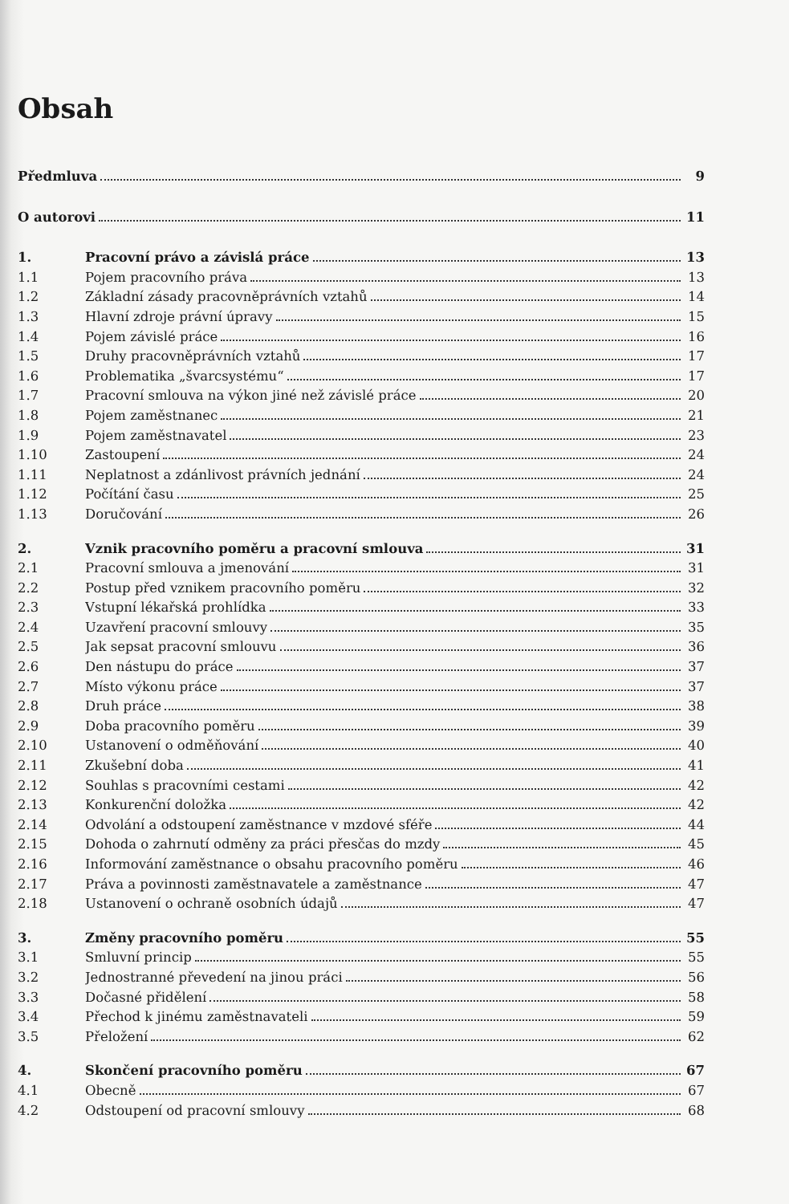Obsah
Předmluva 9
O autorovi 11
1. Pracovní právo a závislá práce 13
1.1 Pojem pracovního práva 13
1.2 Základní zásady pracovněprávních vztahů 14
1.3 Hlavní zdroje právní úpravy 15
1.4 Pojem závislé práce 16
1.5 Druhy pracovněprávních vztahů 17
1.6 Problematika „švarcsystému“ 17
1.7 Pracovní smlouva na výkon jiné než závislé práce 20
1.8 Pojem zaměstnanec 21
1.9 Pojem zaměstnavatel 23
1.10 Zastoupení 24
1.11 Neplatnost a zdánlivost právních jednání 24
1.12 Počítání času 25
1.13 Doručování 26
2. Vznik pracovního poměru a pracovní smlouva 31
2.1 Pracovní smlouva a jmenování 31
2.2 Postup před vznikem pracovního poměru 32
2.3 Vstupní lékařská prohlídka 33
2.4 Uzavření pracovní smlouvy 35
2.5 Jak sepsat pracovní smlouvu 36
2.6 Den nástupu do práce 37
2.7 Místo výkonu práce 37
2.8 Druh práce 38
2.9 Doba pracovního poměru 39
2.10 Ustanovení o odměňování 40
2.11 Zkušební doba 41
2.12 Souhlas s pracovními cestami 42
2.13 Konkurenční doložka 42
2.14 Odvolání a odstoupení zaměstnance v mzdové sféře 44
2.15 Dohoda o zahrnutí odměny za práci přesčas do mzdy 45
2.16 Informování zaměstnance o obsahu pracovního poměru 46
2.17 Práva a povinnosti zaměstnavatele a zaměstnance 47
2.18 Ustanovení o ochraně osobních údajů 47
3. Změny pracovního poměru 55
3.1 Smluvní princip 55
3.2 Jednostranné převedení na jinou práci 56
3.3 Dočasné přidělení 58
3.4 Přechod k jinému zaměstnavateli 59
3.5 Přeložení 62
4. Skončení pracovního poměru 67
4.1 Obecně 67
4.2 Odstoupení od pracovní smlouvy 68